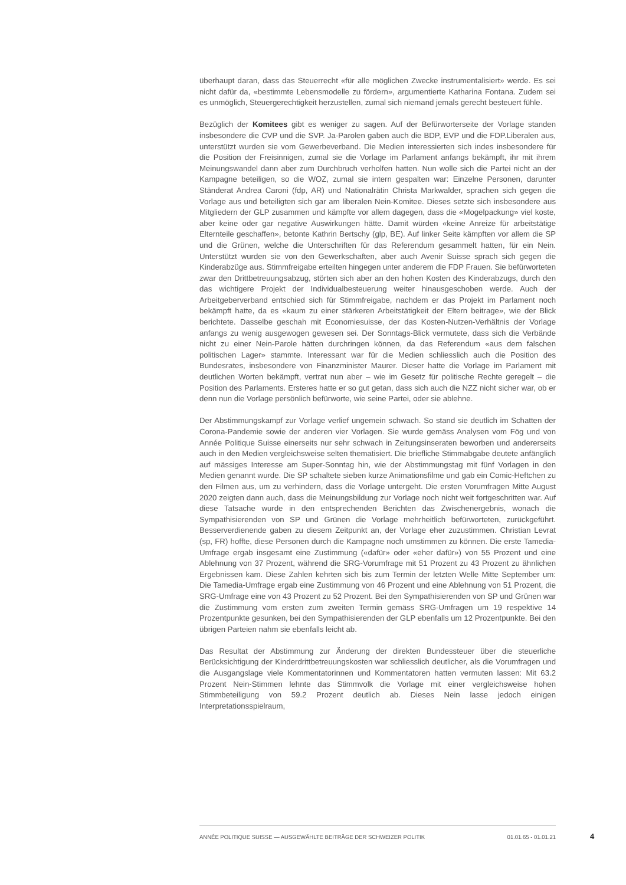überhaupt daran, dass das Steuerrecht «für alle möglichen Zwecke instrumentalisiert» werde. Es sei nicht dafür da, «bestimmte Lebensmodelle zu fördern», argumentierte Katharina Fontana. Zudem sei es unmöglich, Steuergerechtigkeit herzustellen, zumal sich niemand jemals gerecht besteuert fühle.
Bezüglich der Komitees gibt es weniger zu sagen. Auf der Befürworterseite der Vorlage standen insbesondere die CVP und die SVP. Ja-Parolen gaben auch die BDP, EVP und die FDP.Liberalen aus, unterstützt wurden sie vom Gewerbeverband. Die Medien interessierten sich indes insbesondere für die Position der Freisinnigen, zumal sie die Vorlage im Parlament anfangs bekämpft, ihr mit ihrem Meinungswandel dann aber zum Durchbruch verholfen hatten. Nun wolle sich die Partei nicht an der Kampagne beteiligen, so die WOZ, zumal sie intern gespalten war: Einzelne Personen, darunter Ständerat Andrea Caroni (fdp, AR) und Nationalrätin Christa Markwalder, sprachen sich gegen die Vorlage aus und beteiligten sich gar am liberalen Nein-Komitee. Dieses setzte sich insbesondere aus Mitgliedern der GLP zusammen und kämpfte vor allem dagegen, dass die «Mogelpackung» viel koste, aber keine oder gar negative Auswirkungen hätte. Damit würden «keine Anreize für arbeitstätige Elternteile geschaffen», betonte Kathrin Bertschy (glp, BE). Auf linker Seite kämpften vor allem die SP und die Grünen, welche die Unterschriften für das Referendum gesammelt hatten, für ein Nein. Unterstützt wurden sie von den Gewerkschaften, aber auch Avenir Suisse sprach sich gegen die Kinderabzüge aus. Stimmfreigabe erteilten hingegen unter anderem die FDP Frauen. Sie befürworteten zwar den Drittbetreuungsabzug, störten sich aber an den hohen Kosten des Kinderabzugs, durch den das wichtigere Projekt der Individualbesteuerung weiter hinausgeschoben werde. Auch der Arbeitgeberverband entschied sich für Stimmfreigabe, nachdem er das Projekt im Parlament noch bekämpft hatte, da es «kaum zu einer stärkeren Arbeitstätigkeit der Eltern beitrage», wie der Blick berichtete. Dasselbe geschah mit Economiesuisse, der das Kosten-Nutzen-Verhältnis der Vorlage anfangs zu wenig ausgewogen gewesen sei. Der Sonntags-Blick vermutete, dass sich die Verbände nicht zu einer Nein-Parole hätten durchringen können, da das Referendum «aus dem falschen politischen Lager» stammte. Interessant war für die Medien schliesslich auch die Position des Bundesrates, insbesondere von Finanzminister Maurer. Dieser hatte die Vorlage im Parlament mit deutlichen Worten bekämpft, vertrat nun aber – wie im Gesetz für politische Rechte geregelt – die Position des Parlaments. Ersteres hatte er so gut getan, dass sich auch die NZZ nicht sicher war, ob er denn nun die Vorlage persönlich befürworte, wie seine Partei, oder sie ablehne.
Der Abstimmungskampf zur Vorlage verlief ungemein schwach. So stand sie deutlich im Schatten der Corona-Pandemie sowie der anderen vier Vorlagen. Sie wurde gemäss Analysen vom Fög und von Année Politique Suisse einerseits nur sehr schwach in Zeitungsinseraten beworben und andererseits auch in den Medien vergleichsweise selten thematisiert. Die briefliche Stimmabgabe deutete anfänglich auf mässiges Interesse am Super-Sonntag hin, wie der Abstimmungstag mit fünf Vorlagen in den Medien genannt wurde. Die SP schaltete sieben kurze Animationsfilme und gab ein Comic-Heftchen zu den Filmen aus, um zu verhindern, dass die Vorlage untergeht. Die ersten Vorumfragen Mitte August 2020 zeigten dann auch, dass die Meinungsbildung zur Vorlage noch nicht weit fortgeschritten war. Auf diese Tatsache wurde in den entsprechenden Berichten das Zwischenergebnis, wonach die Sympathisierenden von SP und Grünen die Vorlage mehrheitlich befürworteten, zurückgeführt. Besserverdienende gaben zu diesem Zeitpunkt an, der Vorlage eher zuzustimmen. Christian Levrat (sp, FR) hoffte, diese Personen durch die Kampagne noch umstimmen zu können. Die erste Tamedia-Umfrage ergab insgesamt eine Zustimmung («dafür» oder «eher dafür») von 55 Prozent und eine Ablehnung von 37 Prozent, während die SRG-Vorumfrage mit 51 Prozent zu 43 Prozent zu ähnlichen Ergebnissen kam. Diese Zahlen kehrten sich bis zum Termin der letzten Welle Mitte September um: Die Tamedia-Umfrage ergab eine Zustimmung von 46 Prozent und eine Ablehnung von 51 Prozent, die SRG-Umfrage eine von 43 Prozent zu 52 Prozent. Bei den Sympathisierenden von SP und Grünen war die Zustimmung vom ersten zum zweiten Termin gemäss SRG-Umfragen um 19 respektive 14 Prozentpunkte gesunken, bei den Sympathisierenden der GLP ebenfalls um 12 Prozentpunkte. Bei den übrigen Parteien nahm sie ebenfalls leicht ab.
Das Resultat der Abstimmung zur Änderung der direkten Bundessteuer über die steuerliche Berücksichtigung der Kinderdrittbetreuungskosten war schliesslich deutlicher, als die Vorumfragen und die Ausgangslage viele Kommentatorinnen und Kommentatoren hatten vermuten lassen: Mit 63.2 Prozent Nein-Stimmen lehnte das Stimmvolk die Vorlage mit einer vergleichsweise hohen Stimmbeteiligung von 59.2 Prozent deutlich ab. Dieses Nein lasse jedoch einigen Interpretationsspielraum,
ANNÉE POLITIQUE SUISSE — AUSGEWÄHLTE BEITRÄGE DER SCHWEIZER POLITIK 01.01.65 - 01.01.21
4